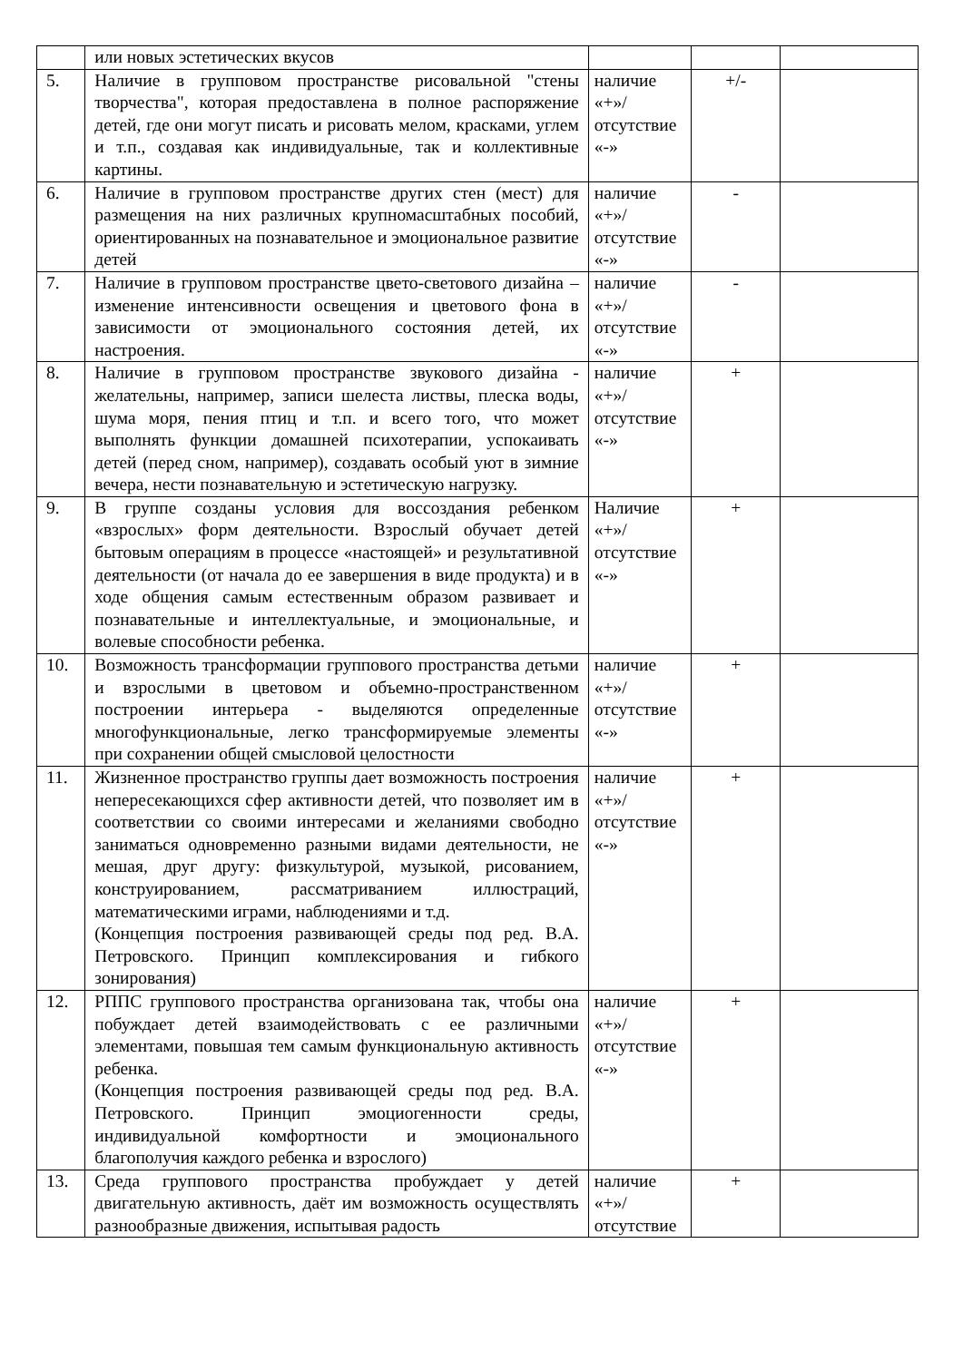| | или новых эстетических вкусов | | | |
| 5. | Наличие в групповом пространстве рисовальной "стены творчества", которая предоставлена в полное распоряжение детей, где они могут писать и рисовать мелом, красками, углем и т.п., создавая как индивидуальные, так и коллективные картины. | наличие «+»/ отсутствие «-» | +/- | |
| 6. | Наличие в групповом пространстве других стен (мест) для размещения на них различных крупномасштабных пособий, ориентированных на познавательное и эмоциональное развитие детей | наличие «+»/ отсутствие «-» | - | |
| 7. | Наличие в групповом пространстве цвето-светового дизайна – изменение интенсивности освещения и цветового фона в зависимости от эмоционального состояния детей, их настроения. | наличие «+»/ отсутствие «-» | - | |
| 8. | Наличие в групповом пространстве звукового дизайна - желательны, например, записи шелеста листвы, плеска воды, шума моря, пения птиц и т.п. и всего того, что может выполнять функции домашней психотерапии, успокаивать детей (перед сном, например), создавать особый уют в зимние вечера, нести познавательную и эстетическую нагрузку. | наличие «+»/ отсутствие «-» | + | |
| 9. | В группе созданы условия для воссоздания ребенком «взрослых» форм деятельности. Взрослый обучает детей бытовым операциям в процессе «настоящей» и результативной деятельности (от начала до ее завершения в виде продукта) и в ходе общения самым естественным образом развивает и познавательные и интеллектуальные, и эмоциональные, и волевые способности ребенка. | Наличие «+»/ отсутствие «-» | + | |
| 10. | Возможность трансформации группового пространства детьми и взрослыми в цветовом и объемно-пространственном построении интерьера - выделяются определенные многофункциональные, легко трансформируемые элементы при сохранении общей смысловой целостности | наличие «+»/ отсутствие «-» | + | |
| 11. | Жизненное пространство группы дает возможность построения непересекающихся сфер активности детей, что позволяет им в соответствии со своими интересами и желаниями свободно заниматься одновременно разными видами деятельности, не мешая, друг другу: физкультурой, музыкой, рисованием, конструированием, рассматриванием иллюстраций, математическими играми, наблюдениями и т.д. (Концепция построения развивающей среды под ред. В.А. Петровского. Принцип комплексирования и гибкого зонирования) | наличие «+»/ отсутствие «-» | + | |
| 12. | РППС группового пространства организована так, чтобы она побуждает детей взаимодействовать с ее различными элементами, повышая тем самым функциональную активность ребенка. (Концепция построения развивающей среды под ред. В.А. Петровского. Принцип эмоциогенности среды, индивидуальной комфортности и эмоционального благополучия каждого ребенка и взрослого) | наличие «+»/ отсутствие «-» | + | |
| 13. | Среда группового пространства пробуждает у детей двигательную активность, даёт им возможность осуществлять разнообразные движения, испытывая радость | наличие «+»/ отсутствие | + | |